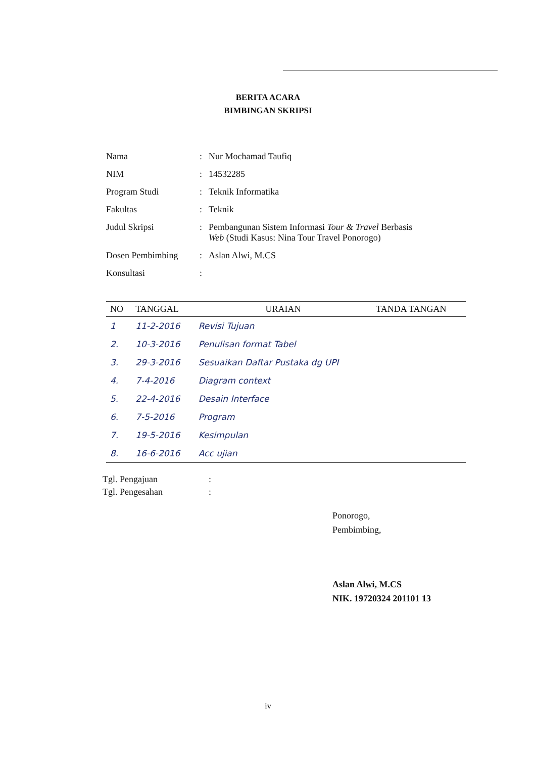BERITA ACARA
BIMBINGAN SKRIPSI
| Nama | : | Nur Mochamad Taufiq |
| NIM | : | 14532285 |
| Program Studi | : | Teknik Informatika |
| Fakultas | : | Teknik |
| Judul Skripsi | : | Pembangunan Sistem Informasi Tour & Travel Berbasis Web (Studi Kasus: Nina Tour Travel Ponorogo) |
| Dosen Pembimbing | : | Aslan Alwi, M.CS |
| Konsultasi | : | |
| NO | TANGGAL | URAIAN | TANDA TANGAN |
| --- | --- | --- | --- |
| 1 | 11-2-2016 | Revisi Tujuan | |
| 2. | 10-3-2016 | Penulisan format Tabel | |
| 3. | 29-3-2016 | Sesuaikan Daftar Pustaka dg UPI | |
| 4. | 7-4-2016 | Diagram context | |
| 5. | 22-4-2016 | Desain Interface | |
| 6. | 7-5-2016 | Program | |
| 7. | 19-5-2016 | Kesimpulan | |
| 8. | 16-6-2016 | Acc ujian | |
| Tgl. Pengajuan | : |
| Tgl. Pengesahan | : |
Ponorogo,
Pembimbing,
Aslan Alwi, M.CS
NIK. 19720324 201101 13
iv